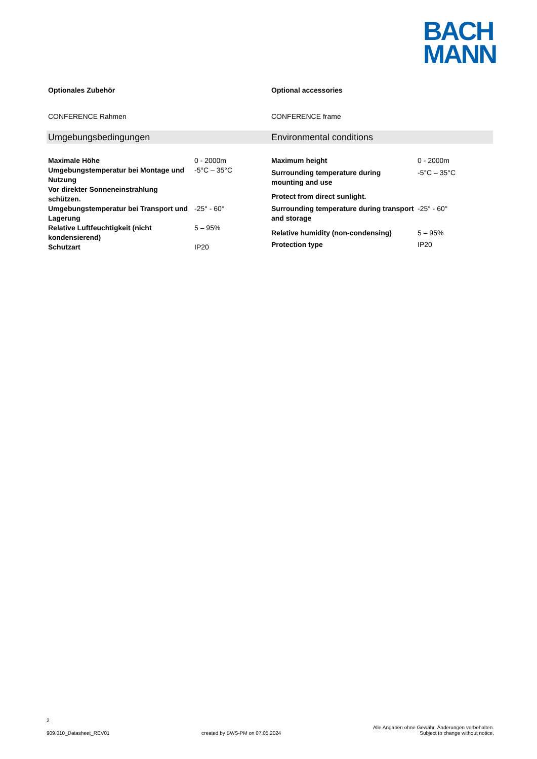BACH
MANN
Optionales Zubehör
CONFERENCE Rahmen
Optional accessories
CONFERENCE frame
Umgebungsbedingungen Environmental conditions
| Maximale Höhe | 0 - 2000m |
| Umgebungstemperatur bei Montage und Nutzung | -5°C – 35°C |
| Vor direkter Sonneneinstrahlung schützen. | |
| Umgebungstemperatur bei Transport und Lagerung | -25° - 60° |
| Relative Luftfeuchtigkeit (nicht kondensierend) | 5 – 95% |
| Schutzart | IP20 |
| Maximum height | 0 - 2000m |
| Surrounding temperature during mounting and use | -5°C – 35°C |
| Protect from direct sunlight. | |
| Surrounding temperature during transport and storage | -25° - 60° |
| Relative humidity (non-condensing) | 5 – 95% |
| Protection type | IP20 |
2
909.010_Datasheet_REV01 created by BWS-PM on 07.05.2024 Alle Angaben ohne Gewähr, Änderungen vorbehalten.
Subject to change without notice.